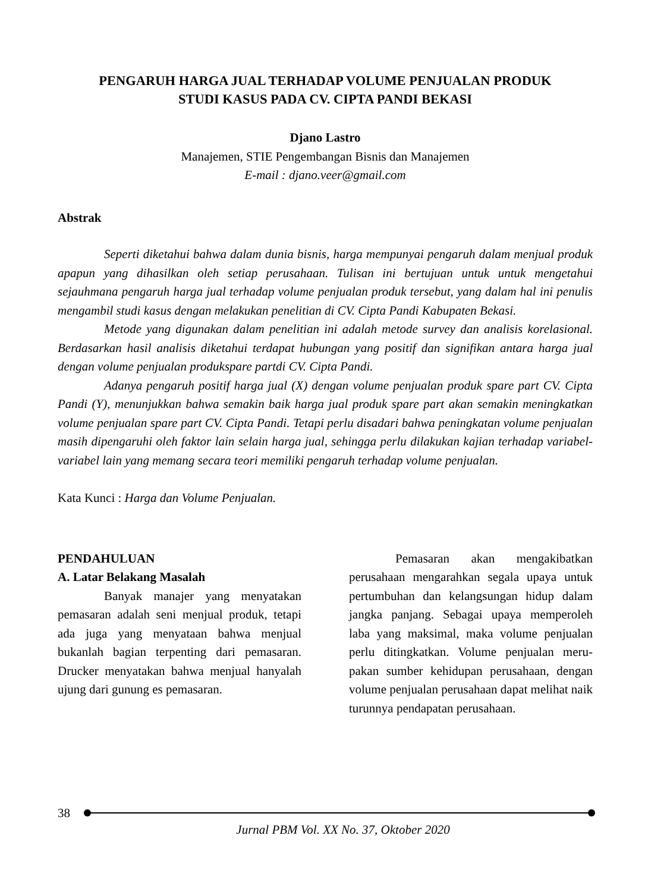PENGARUH HARGA JUAL TERHADAP VOLUME PENJUALAN PRODUK
STUDI KASUS PADA CV. CIPTA PANDI BEKASI
Djano Lastro
Manajemen, STIE Pengembangan Bisnis dan Manajemen
E-mail : djano.veer@gmail.com
Abstrak
Seperti diketahui bahwa dalam dunia bisnis, harga mempunyai pengaruh dalam menjual produk apapun yang dihasilkan oleh setiap perusahaan. Tulisan ini bertujuan untuk untuk mengetahui sejauhmana pengaruh harga jual terhadap volume penjualan produk tersebut, yang dalam hal ini penulis mengambil studi kasus dengan melakukan penelitian di CV. Cipta Pandi Kabupaten Bekasi.
Metode yang digunakan dalam penelitian ini adalah metode survey dan analisis korelasional. Berdasarkan hasil analisis diketahui terdapat hubungan yang positif dan signifikan antara harga jual dengan volume penjualan produkspare partdi CV. Cipta Pandi.
Adanya pengaruh positif harga jual (X) dengan volume penjualan produk spare part CV. Cipta Pandi (Y), menunjukkan bahwa semakin baik harga jual produk spare part akan semakin meningkatkan volume penjualan spare part CV. Cipta Pandi. Tetapi perlu disadari bahwa peningkatan volume penjualan masih dipengaruhi oleh faktor lain selain harga jual, sehingga perlu dilakukan kajian terhadap variabel-variabel lain yang memang secara teori memiliki pengaruh terhadap volume penjualan.
Kata Kunci : Harga dan Volume Penjualan.
PENDAHULUAN
A. Latar Belakang Masalah
Banyak manajer yang menyatakan pemasaran adalah seni menjual produk, tetapi ada juga yang menyataan bahwa menjual bukanlah bagian terpenting dari pemasaran. Drucker menyatakan bahwa menjual hanyalah ujung dari gunung es pemasaran.
Pemasaran akan mengakibatkan perusahaan mengarahkan segala upaya untuk pertumbuhan dan kelangsungan hidup dalam jangka panjang. Sebagai upaya memperoleh laba yang maksimal, maka volume penjualan perlu ditingkatkan. Volume penjualan meru-pakan sumber kehidupan perusahaan, dengan volume penjualan perusahaan dapat melihat naik turunnya pendapatan perusahaan.
38
Jurnal PBM Vol. XX No. 37, Oktober 2020